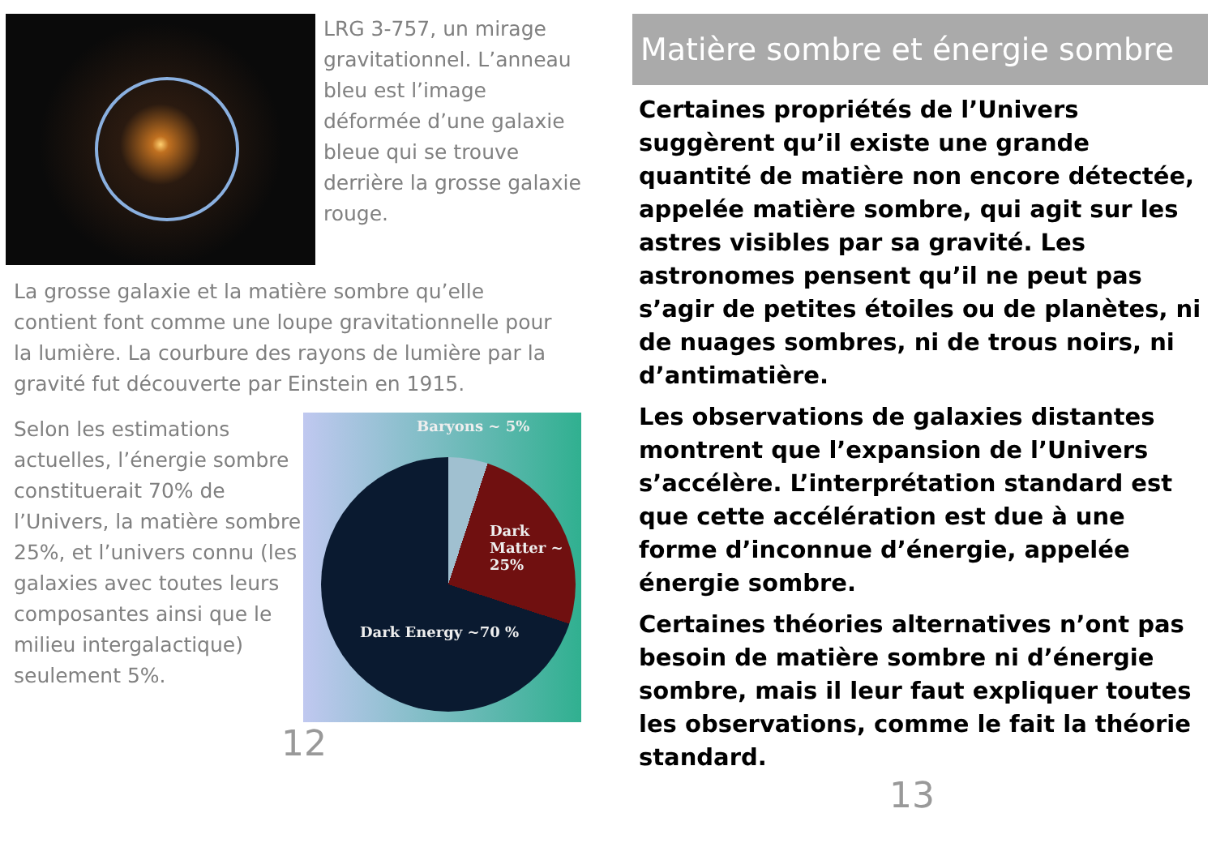LRG 3-757, un mirage gravitationnel. L’anneau bleu est l’image déformée d’une galaxie bleue qui se trouve derrière la grosse galaxie rouge.
La grosse galaxie et la matière sombre qu’elle contient font comme une loupe gravitationnelle pour la lumière. La courbure des rayons de lumière par la gravité fut découverte par Einstein en 1915.
Selon les estimations actuelles, l’énergie sombre constituerait 70% de l’Univers, la matière sombre 25%, et l’univers connu (les galaxies avec toutes leurs composantes ainsi que le milieu intergalactique) seulement 5%.
Baryons ~ 5%
Dark Matter ~ 25%
Dark Energy ~70 %
12
Matière sombre et énergie sombre
Certaines propriétés de l’Univers suggèrent qu’il existe une grande quantité de matière non encore détectée, appelée matière sombre, qui agit sur les astres visibles par sa gravité. Les astronomes pensent qu’il ne peut pas s’agir de petites étoiles ou de planètes, ni de nuages sombres, ni de trous noirs, ni d’antimatière.
Les observations de galaxies distantes montrent que l’expansion de l’Univers s’accélère. L’interprétation standard est que cette accélération est due à une forme d’inconnue d’énergie, appelée énergie sombre.
Certaines théories alternatives n’ont pas besoin de matière sombre ni d’énergie sombre, mais il leur faut expliquer toutes les observations, comme le fait la théorie standard.
13